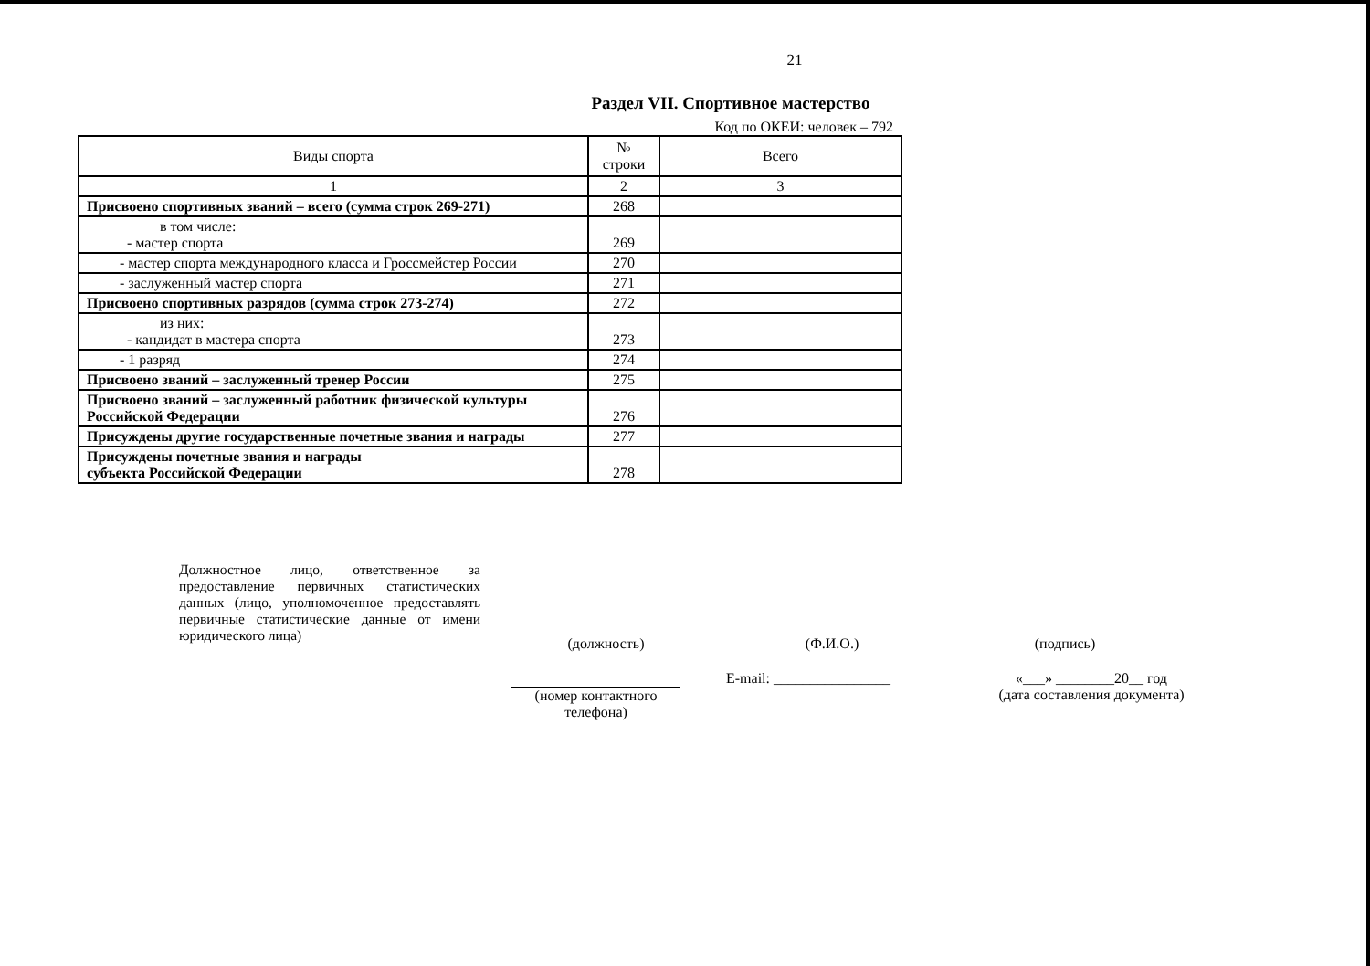21
Раздел VII. Спортивное мастерство
Код по ОКЕИ: человек – 792
| Виды спорта | № строки | Всего |
| --- | --- | --- |
| 1 | 2 | 3 |
| Присвоено спортивных званий – всего (сумма строк 269-271) | 268 | |
| в том числе: - мастер спорта | 269 | |
| - мастер спорта международного класса и Гроссмейстер России | 270 | |
| - заслуженный мастер спорта | 271 | |
| Присвоено спортивных разрядов (сумма строк 273-274) | 272 | |
| из них: - кандидат в мастера спорта | 273 | |
| - 1 разряд | 274 | |
| Присвоено званий – заслуженный тренер России | 275 | |
| Присвоено званий – заслуженный работник физической культуры Российской Федерации | 276 | |
| Присуждены другие государственные почетные звания и награды | 277 | |
| Присуждены почетные звания и награды субъекта Российской Федерации | 278 | |
Должностное лицо, ответственное за предоставление первичных статистических данных (лицо, уполномоченное предоставлять первичные статистические данные от имени юридического лица)
(должность) (Ф.И.О.) (подпись)
(номер контактного телефона)
E-mail: ________________ «___» ________20__ год
(дата составления документа)